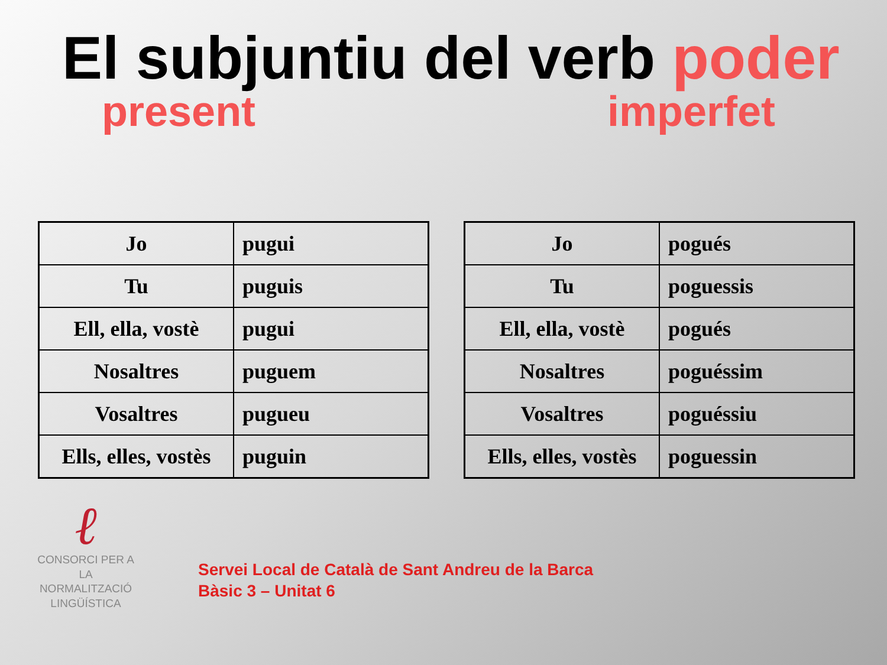El subjuntiu del verb poder
present imperfet
| Jo | pugui |
| Tu | puguis |
| Ell, ella, vostè | pugui |
| Nosaltres | puguem |
| Vosaltres | pugueu |
| Ells, elles, vostès | puguin |
| Jo | pogués |
| Tu | poguessis |
| Ell, ella, vostè | pogués |
| Nosaltres | poguéssim |
| Vosaltres | poguéssiu |
| Ells, elles, vostès | poguessin |
ℓ
CONSORCI PER A
LA NORMALITZACIÓ
LINGÜÍSTICA
Servei Local de Català de Sant Andreu de la Barca
Bàsic 3 – Unitat 6